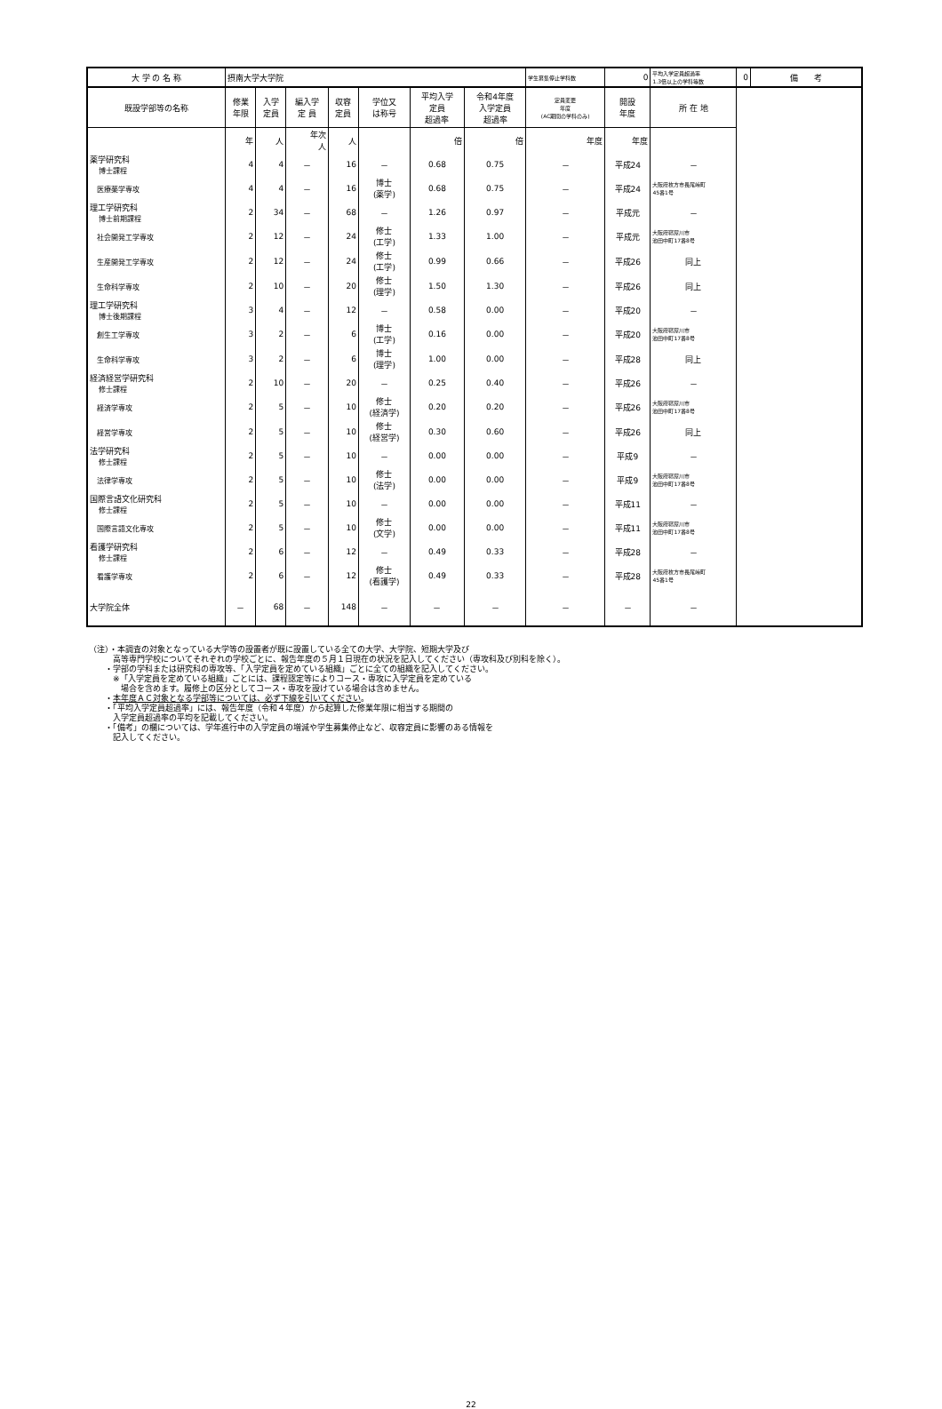| 大 学 の 名 称 | 摂南大学大学院 | | | | | | | 学生募集停止学科数 | 0 | 平均入学定員超過率 1.3倍以上の学科等数 | 0 | 備 考 |
| 既設学部等の名称 | 修業 年限 | 入学 定員 | 編入学 定 員 | 収容 定員 | 学位又 は称号 | 平均入学 定員 超過率 | 令和4年度 入学定員 超過率 | 定員変更 年度 (AC期間の学科のみ) | 開設 年度 | 所 在 地 | | |
| | 年 | 人 | 年次 人 | 人 | | 倍 | 倍 | 年度 | 年度 | | | |
| 薬学研究科 博士課程 | 4 | 4 | － | 16 | － | 0.68 | 0.75 | － | 平成24 | － | | |
| 医療薬学専攻 | 4 | 4 | － | 16 | 博士 (薬学) | 0.68 | 0.75 | － | 平成24 | 大阪府枚方市長尾峠町 45番1号 | | |
| 理工学研究科 博士前期課程 | 2 | 34 | － | 68 | － | 1.26 | 0.97 | － | 平成元 | － | | |
| 社会開発工学専攻 | 2 | 12 | － | 24 | 修士 (工学) | 1.33 | 1.00 | － | 平成元 | 大阪府寝屋川市 池田中町17番8号 | | |
| 生産開発工学専攻 | 2 | 12 | － | 24 | 修士 (工学) | 0.99 | 0.66 | － | 平成26 | 同上 | | |
| 生命科学専攻 | 2 | 10 | － | 20 | 修士 (理学) | 1.50 | 1.30 | － | 平成26 | 同上 | | |
| 理工学研究科 博士後期課程 | 3 | 4 | － | 12 | － | 0.58 | 0.00 | － | 平成20 | － | | |
| 創生工学専攻 | 3 | 2 | － | 6 | 博士 (工学) | 0.16 | 0.00 | － | 平成20 | 大阪府寝屋川市 池田中町17番8号 | | |
| 生命科学専攻 | 3 | 2 | － | 6 | 博士 (理学) | 1.00 | 0.00 | － | 平成28 | 同上 | | |
| 経済経営学研究科 修士課程 | 2 | 10 | － | 20 | － | 0.25 | 0.40 | － | 平成26 | － | | |
| 経済学専攻 | 2 | 5 | － | 10 | 修士 (経済学) | 0.20 | 0.20 | － | 平成26 | 大阪府寝屋川市 池田中町17番8号 | | |
| 経営学専攻 | 2 | 5 | － | 10 | 修士 (経営学) | 0.30 | 0.60 | － | 平成26 | 同上 | | |
| 法学研究科 修士課程 | 2 | 5 | － | 10 | － | 0.00 | 0.00 | － | 平成9 | － | | |
| 法律学専攻 | 2 | 5 | － | 10 | 修士 (法学) | 0.00 | 0.00 | － | 平成9 | 大阪府寝屋川市 池田中町17番8号 | | |
| 国際言語文化研究科 修士課程 | 2 | 5 | － | 10 | － | 0.00 | 0.00 | － | 平成11 | － | | |
| 国際言語文化専攻 | 2 | 5 | － | 10 | 修士 (文学) | 0.00 | 0.00 | － | 平成11 | 大阪府寝屋川市 池田中町17番8号 | | |
| 看護学研究科 修士課程 | 2 | 6 | － | 12 | － | 0.49 | 0.33 | － | 平成28 | － | | |
| 看護学専攻 | 2 | 6 | － | 12 | 修士 (看護学) | 0.49 | 0.33 | － | 平成28 | 大阪府枚方市長尾峠町 45番1号 | | |
| 大学院全体 | － | 68 | － | 148 | － | － | － | － | － | － | | |
（注）・本調査の対象となっている大学等の設置者が既に設置している全ての大学、大学院、短期大学及び
　　　高等専門学校についてそれぞれの学校ごとに、報告年度の５月１日現在の状況を記入してください（専攻科及び別科を除く）。
　　・学部の学科または研究科の専攻等、「入学定員を定めている組織」ごとに全ての組織を記入してください。
　　　※「入学定員を定めている組織」ごとには、課程認定等によりコース・専攻に入学定員を定めている
　　　　場合を含めます。履修上の区分としてコース・専攻を設けている場合は含めません。
　　・本年度ＡＣ対象となる学部等については、必ず下線を引いてください。
　　・「平均入学定員超過率」には、報告年度（令和４年度）から起算した修業年限に相当する期間の
　　　入学定員超過率の平均を記載してください。
　　・「備考」の欄については、学年進行中の入学定員の増減や学生募集停止など、収容定員に影響のある情報を
　　　記入してください。
22